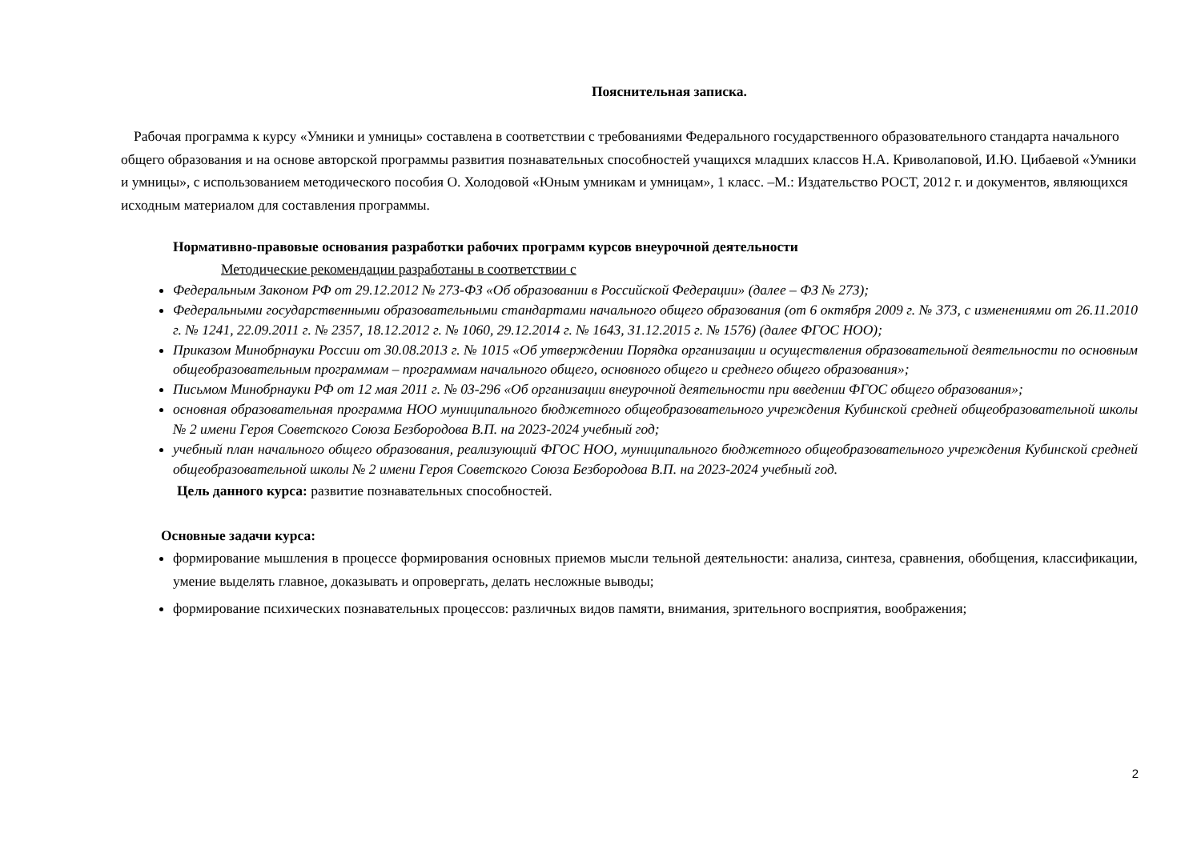Пояснительная записка.
Рабочая программа к курсу «Умники и умницы» составлена в соответствии с требованиями Федерального государственного образовательного стандарта начального общего образования и на основе авторской программы развития познавательных способностей учащихся младших классов Н.А. Криволаповой, И.Ю. Цибаевой «Умники и умницы», с использованием методического пособия О. Холодовой «Юным умникам и умницам», 1 класс. –М.: Издательство РОСТ, 2012 г. и документов, являющихся исходным материалом для составления программы.
Нормативно-правовые основания разработки рабочих программ курсов внеурочной деятельности
Методические рекомендации разработаны в соответствии с
Федеральным Законом РФ от 29.12.2012 № 273-ФЗ «Об образовании в Российской Федерации» (далее – ФЗ № 273);
Федеральными государственными образовательными стандартами начального общего образования (от 6 октября 2009 г. № 373, с изменениями от 26.11.2010 г. № 1241, 22.09.2011 г. № 2357, 18.12.2012 г. № 1060, 29.12.2014 г. № 1643, 31.12.2015 г. № 1576) (далее ФГОС НОО);
Приказом Минобрнауки России от 30.08.2013 г. № 1015 «Об утверждении Порядка организации и осуществления образовательной деятельности по основным общеобразовательным программам – программам начального общего, основного общего и среднего общего образования»;
Письмом Минобрнауки РФ от 12 мая 2011 г. № 03-296 «Об организации внеурочной деятельности при введении ФГОС общего образования»;
основная образовательная программа НОО муниципального бюджетного общеобразовательного учреждения Кубинской средней общеобразовательной школы № 2 имени Героя Советского Союза Безбородова В.П. на 2023-2024 учебный год;
учебный план начального общего образования, реализующий ФГОС НОО, муниципального бюджетного общеобразовательного учреждения Кубинской средней общеобразовательной школы № 2 имени Героя Советского Союза Безбородова В.П. на 2023-2024 учебный год.
Цель данного курса: развитие познавательных способностей.
Основные задачи курса:
формирование мышления в процессе формирования основных приемов мысли тельной деятельности: анализа, синтеза, сравнения, обобщения, классификации, умение выделять главное, доказывать и опровергать, делать несложные выводы;
формирование психических познавательных процессов: различных видов памяти, внимания, зрительного восприятия, воображения;
2